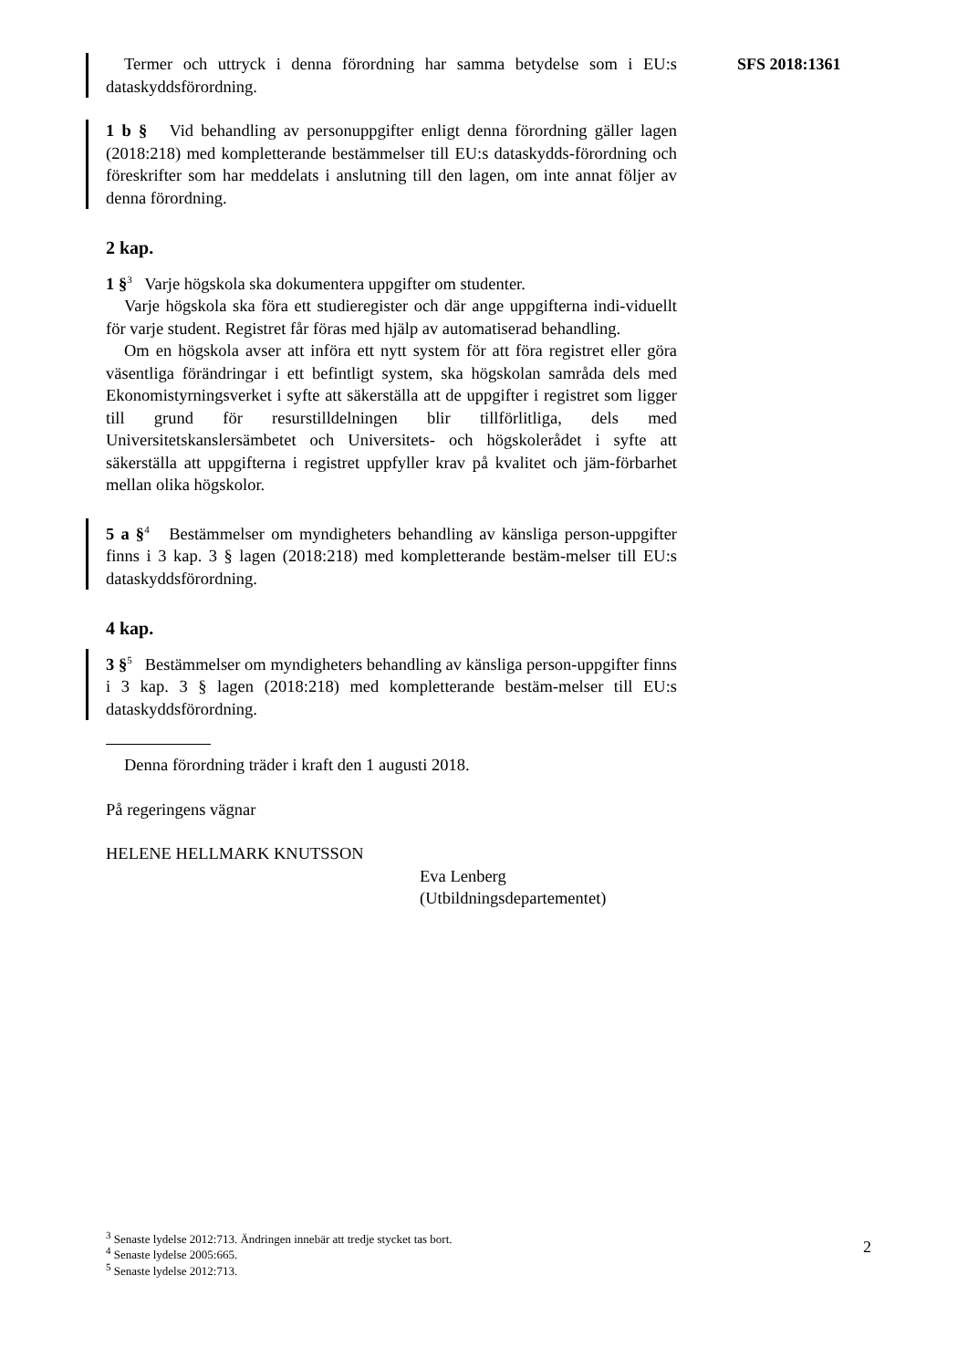SFS 2018:1361
Termer och uttryck i denna förordning har samma betydelse som i EU:s dataskyddsförordning.
1 b § Vid behandling av personuppgifter enligt denna förordning gäller lagen (2018:218) med kompletterande bestämmelser till EU:s dataskydds-förordning och föreskrifter som har meddelats i anslutning till den lagen, om inte annat följer av denna förordning.
2 kap.
1 §<sup>3</sup> Varje högskola ska dokumentera uppgifter om studenter.
Varje högskola ska föra ett studieregister och där ange uppgifterna indi-viduellt för varje student. Registret får föras med hjälp av automatiserad behandling.
Om en högskola avser att införa ett nytt system för att föra registret eller göra väsentliga förändringar i ett befintligt system, ska högskolan samråda dels med Ekonomistyrningsverket i syfte att säkerställa att de uppgifter i registret som ligger till grund för resurstilldelningen blir tillförlitliga, dels med Universitetskanslersämbetet och Universitets- och högskolerådet i syfte att säkerställa att uppgifterna i registret uppfyller krav på kvalitet och jäm-förbarhet mellan olika högskolor.
5 a §<sup>4</sup> Bestämmelser om myndigheters behandling av känsliga person-uppgifter finns i 3 kap. 3 § lagen (2018:218) med kompletterande bestäm-melser till EU:s dataskyddsförordning.
4 kap.
3 §<sup>5</sup> Bestämmelser om myndigheters behandling av känsliga person-uppgifter finns i 3 kap. 3 § lagen (2018:218) med kompletterande bestäm-melser till EU:s dataskyddsförordning.
Denna förordning träder i kraft den 1 augusti 2018.
På regeringens vägnar
HELENE HELLMARK KNUTSSON
Eva Lenberg
(Utbildningsdepartementet)
<sup>3</sup> Senaste lydelse 2012:713. Ändringen innebär att tredje stycket tas bort.
<sup>4</sup> Senaste lydelse 2005:665.
<sup>5</sup> Senaste lydelse 2012:713.
2